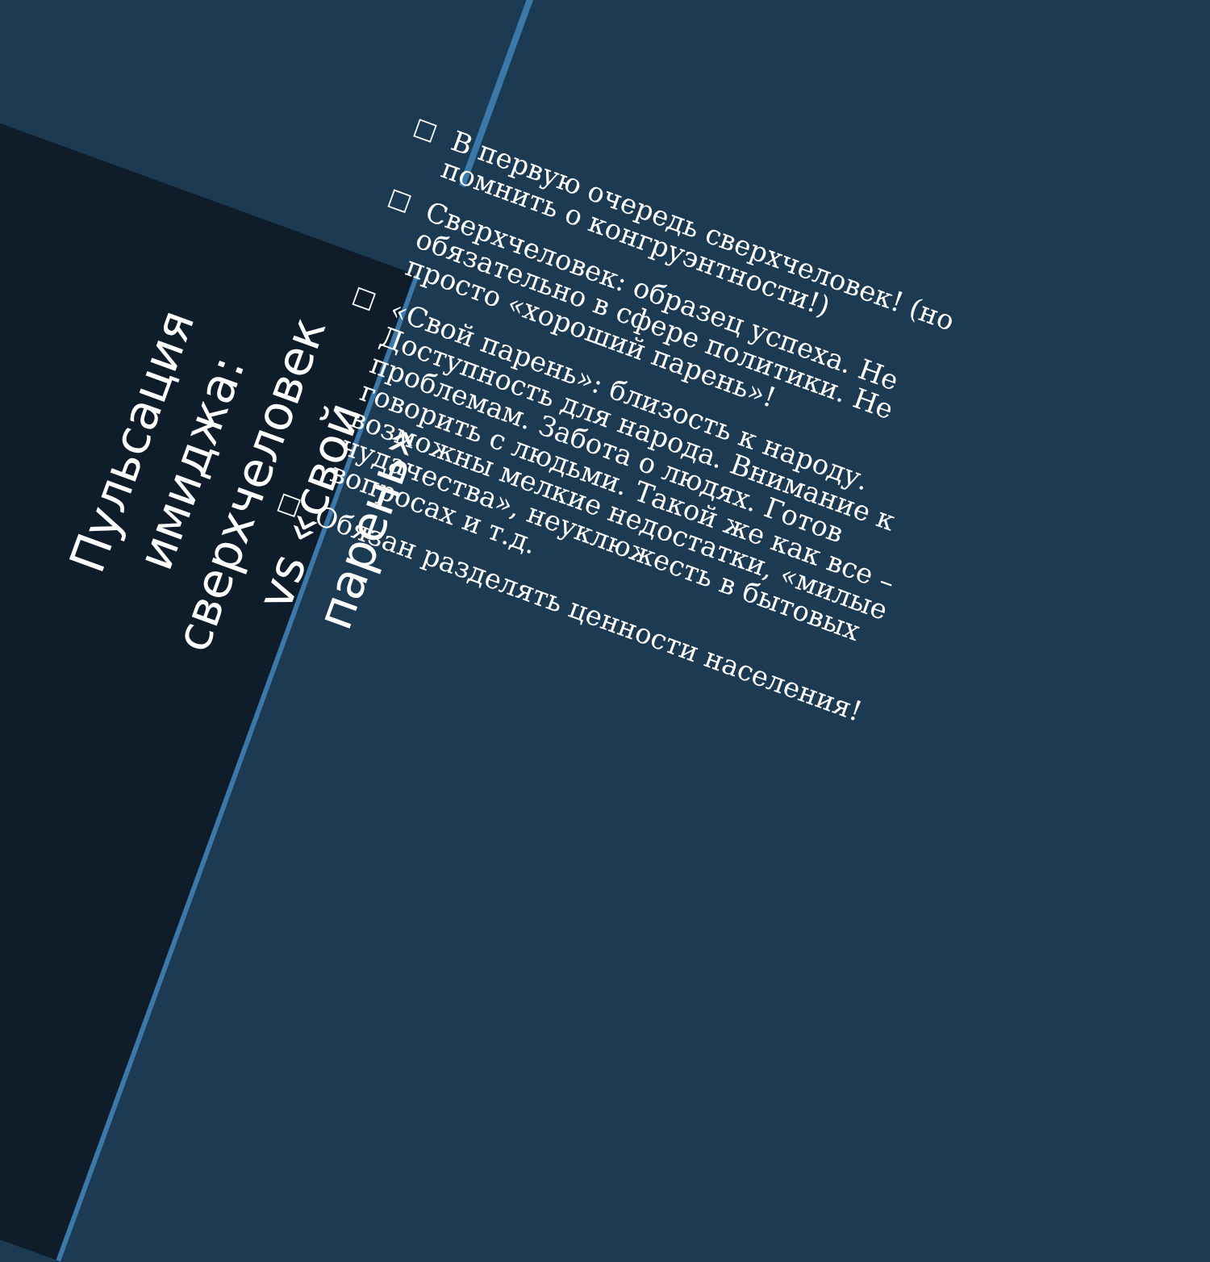Пульсация имиджа: сверхчеловек vs «свой парень»
□ В первую очередь сверхчеловек! (но помнить о конгруэнтности!)
□ Сверхчеловек: образец успеха. Не обязательно в сфере политики. Не просто «хороший парень»!
□ «Свой парень»: близость к народу. Доступность для народа. Внимание к проблемам. Забота о людях. Готов говорить с людьми. Такой же как все – возможны мелкие недостатки, «милые чудачества», неуклюжесть в бытовых вопросах и т.д.
□ Обязан разделять ценности населения!